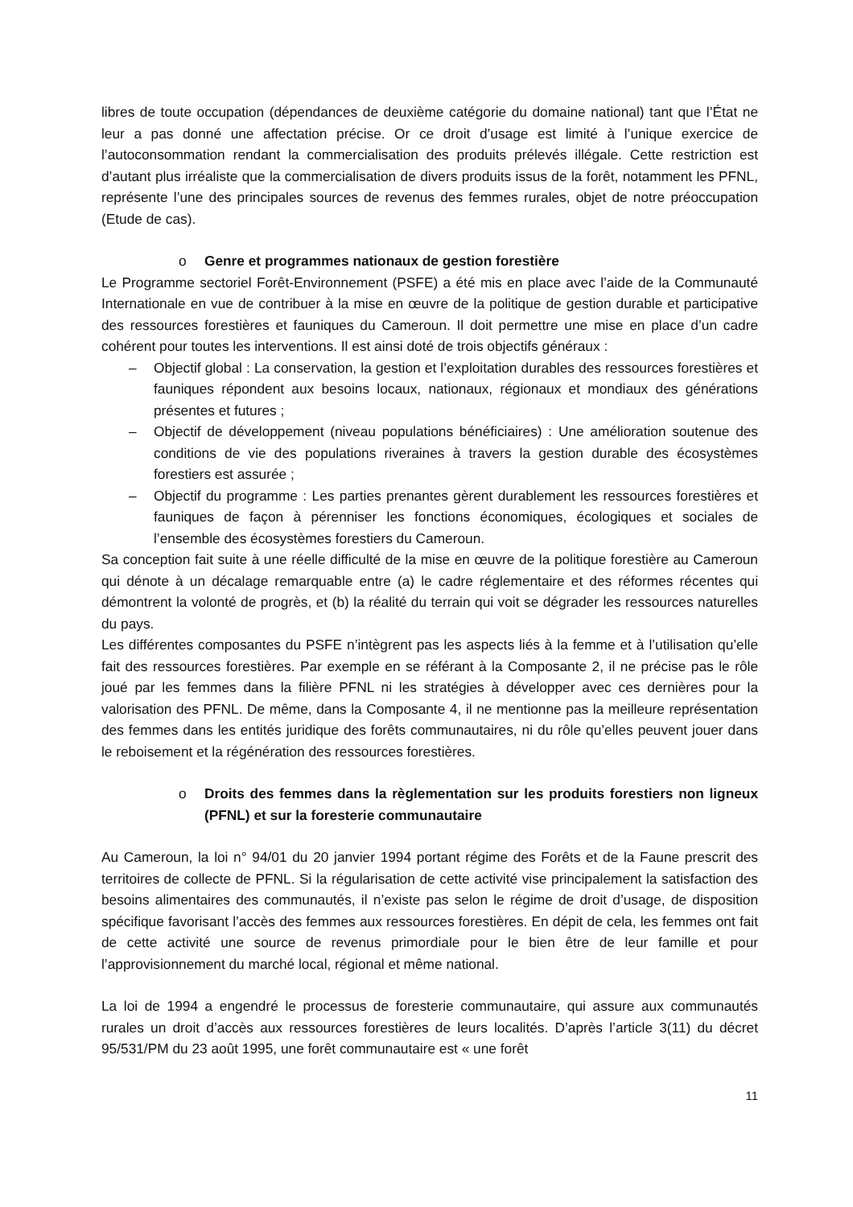libres de toute occupation (dépendances de deuxième catégorie du domaine national) tant que l’État ne leur a pas donné une affectation précise. Or ce droit d’usage est limité à l’unique exercice de l’autoconsommation rendant la commercialisation des produits prélevés illégale. Cette restriction est d’autant plus irréaliste que la commercialisation de divers produits issus de la forêt, notamment les PFNL, représente l’une des principales sources de revenus des femmes rurales, objet de notre préoccupation (Etude de cas).
o Genre et programmes nationaux de gestion forestière
Le Programme sectoriel Forêt-Environnement (PSFE) a été mis en place avec l’aide de la Communauté Internationale en vue de contribuer à la mise en œuvre de la politique de gestion durable et participative des ressources forestières et fauniques du Cameroun. Il doit permettre une mise en place d’un cadre cohérent pour toutes les interventions. Il est ainsi doté de trois objectifs généraux :
– Objectif global : La conservation, la gestion et l’exploitation durables des ressources forestières et fauniques répondent aux besoins locaux, nationaux, régionaux et mondiaux des générations présentes et futures ;
– Objectif de développement (niveau populations bénéficiaires) : Une amélioration soutenue des conditions de vie des populations riveraines à travers la gestion durable des écosystèmes forestiers est assurée ;
– Objectif du programme : Les parties prenantes gèrent durablement les ressources forestières et fauniques de façon à pérenniser les fonctions économiques, écologiques et sociales de l’ensemble des écosystèmes forestiers du Cameroun.
Sa conception fait suite à une réelle difficulté de la mise en œuvre de la politique forestière au Cameroun qui dénote à un décalage remarquable entre (a) le cadre réglementaire et des réformes récentes qui démontrent la volonté de progrès, et (b) la réalité du terrain qui voit se dégrader les ressources naturelles du pays.
Les différentes composantes du PSFE n’intègrent pas les aspects liés à la femme et à l’utilisation qu’elle fait des ressources forestières. Par exemple en se référant à la Composante 2, il ne précise pas le rôle joué par les femmes dans la filière PFNL ni les stratégies à développer avec ces dernières pour la valorisation des PFNL. De même, dans la Composante 4, il ne mentionne pas la meilleure représentation des femmes dans les entités juridique des forêts communautaires, ni du rôle qu’elles peuvent jouer dans le reboisement et la régénération des ressources forestières.
o Droits des femmes dans la règlementation sur les produits forestiers non ligneux (PFNL) et sur la foresterie communautaire
Au Cameroun, la loi n° 94/01 du 20 janvier 1994 portant régime des Forêts et de la Faune prescrit des territoires de collecte de PFNL. Si la régularisation de cette activité vise principalement la satisfaction des besoins alimentaires des communautés, il n’existe pas selon le régime de droit d’usage, de disposition spécifique favorisant l’accès des femmes aux ressources forestières. En dépit de cela, les femmes ont fait de cette activité une source de revenus primordiale pour le bien être de leur famille et pour l’approvisionnement du marché local, régional et même national.
La loi de 1994 a engendré le processus de foresterie communautaire, qui assure aux communautés rurales un droit d’accès aux ressources forestières de leurs localités. D’après l’article 3(11) du décret 95/531/PM du 23 août 1995, une forêt communautaire est « une forêt
11